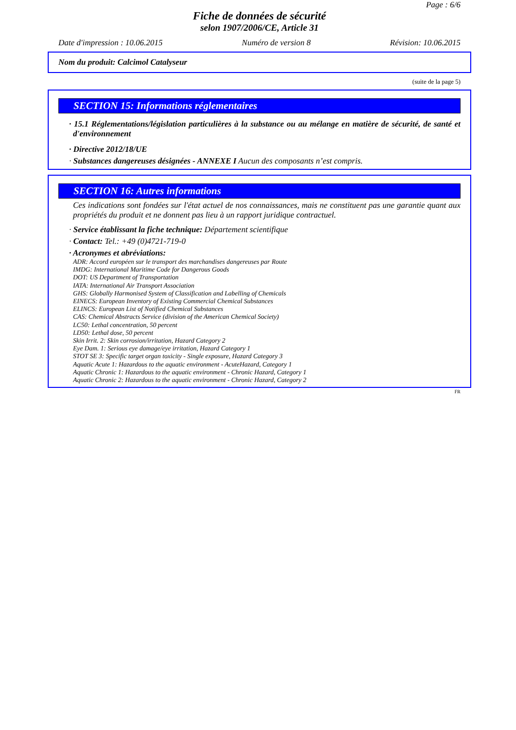Page : 6/6
Fiche de données de sécurité
selon 1907/2006/CE, Article 31
Date d'impression : 10.06.2015 Numéro de version 8 Révision: 10.06.2015
Nom du produit: Calcimol Catalyseur
(suite de la page 5)
SECTION 15: Informations réglementaires
· 15.1 Réglementations/législation particulières à la substance ou au mélange en matière de sécurité, de santé et d'environnement
· Directive 2012/18/UE
· Substances dangereuses désignées - ANNEXE I Aucun des composants n’est compris.
SECTION 16: Autres informations
Ces indications sont fondées sur l'état actuel de nos connaissances, mais ne constituent pas une garantie quant aux propriétés du produit et ne donnent pas lieu à un rapport juridique contractuel.
· Service établissant la fiche technique: Département scientifique
· Contact: Tel.: +49 (0)4721-719-0
· Acronymes et abréviations:
ADR: Accord européen sur le transport des marchandises dangereuses par Route
IMDG: International Maritime Code for Dangerous Goods
DOT: US Department of Transportation
IATA: International Air Transport Association
GHS: Globally Harmonised System of Classification and Labelling of Chemicals
EINECS: European Inventory of Existing Commercial Chemical Substances
ELINCS: European List of Notified Chemical Substances
CAS: Chemical Abstracts Service (division of the American Chemical Society)
LC50: Lethal concentration, 50 percent
LD50: Lethal dose, 50 percent
Skin Irrit. 2: Skin corrosion/irritation, Hazard Category 2
Eye Dam. 1: Serious eye damage/eye irritation, Hazard Category 1
STOT SE 3: Specific target organ toxicity - Single exposure, Hazard Category 3
Aquatic Acute 1: Hazardous to the aquatic environment - AcuteHazard, Category 1
Aquatic Chronic 1: Hazardous to the aquatic environment - Chronic Hazard, Category 1
Aquatic Chronic 2: Hazardous to the aquatic environment - Chronic Hazard, Category 2
FR